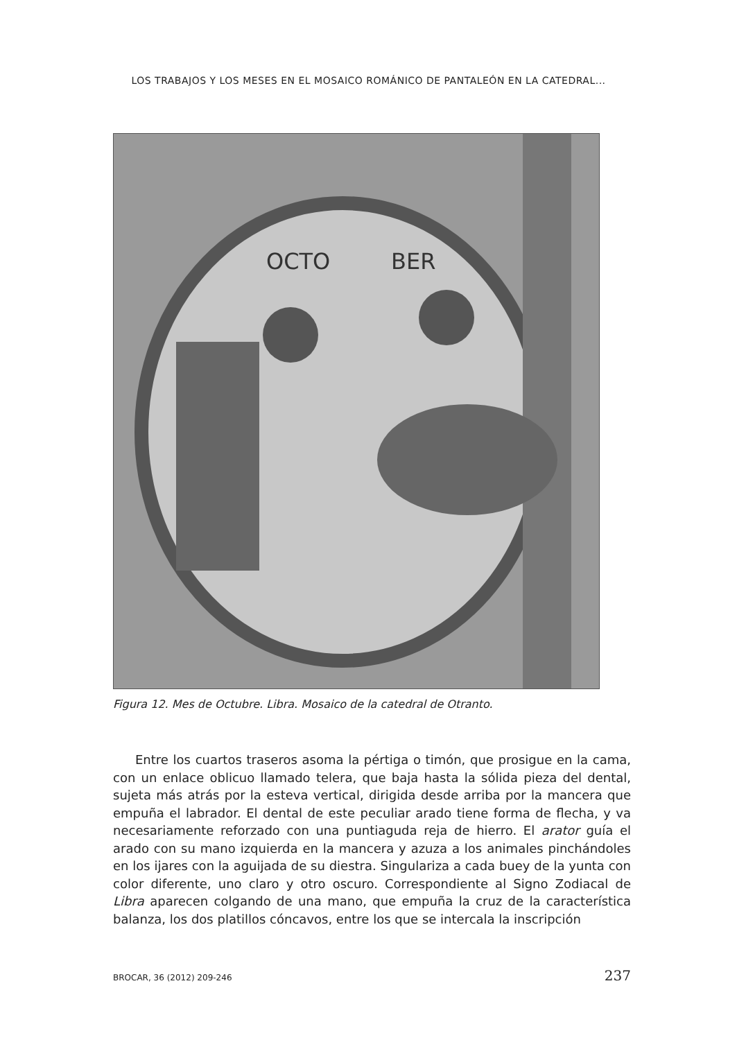LOS TRABAJOS Y LOS MESES EN EL MOSAICO ROMÁNICO DE PANTALEÓN EN LA CATEDRAL...
OCTO
BER
Figura 12. Mes de Octubre. Libra. Mosaico de la catedral de Otranto.
Entre los cuartos traseros asoma la pértiga o timón, que prosigue en la cama, con un enlace oblicuo llamado telera, que baja hasta la sólida pieza del dental, sujeta más atrás por la esteva vertical, dirigida desde arriba por la mancera que empuña el labrador. El dental de este peculiar arado tiene forma de flecha, y va necesariamente reforzado con una puntiaguda reja de hierro. El arator guía el arado con su mano izquierda en la mancera y azuza a los animales pinchándoles en los ijares con la aguijada de su diestra. Singulariza a cada buey de la yunta con color diferente, uno claro y otro oscuro. Correspondiente al Signo Zodiacal de Libra aparecen colgando de una mano, que empuña la cruz de la característica balanza, los dos platillos cóncavos, entre los que se intercala la inscripción
BROCAR, 36 (2012) 209-246 237